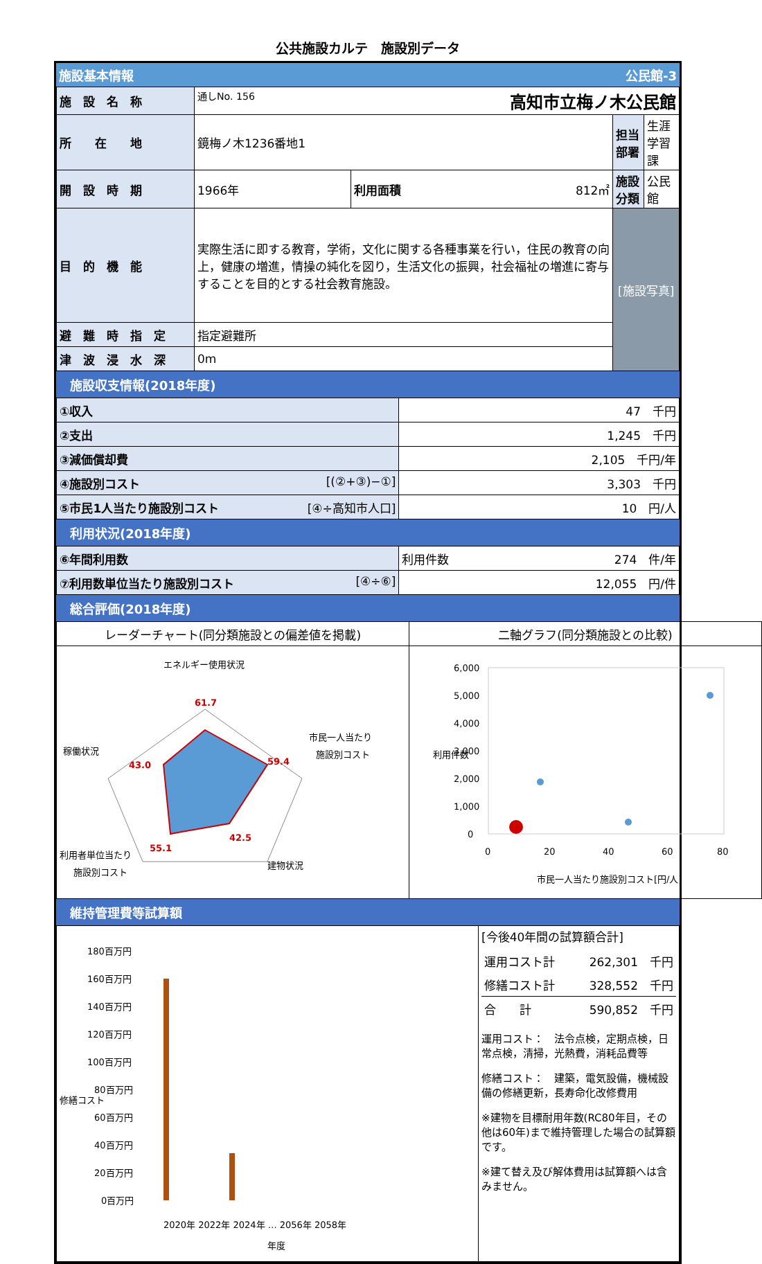公共施設カルテ　施設別データ
施設基本情報 公民館-3
| 施 設 名 称 | 通しNo. 156 高知市立梅ノ木公民館 | | | |
| 所 在 地 | 鏡梅ノ木1236番地1 | | 担当部署 | 生涯学習課 |
| 開 設 時 期 | 1966年 | 利用面積 812㎡ | 施設分類 | 公民館 |
| 目 的 機 能 | 実際生活に即する教育，学術，文化に関する各種事業を行い，住民の教育の向上，健康の増進，情操の純化を図り，生活文化の振興，社会福祉の増進に寄与することを目的とする社会教育施設。 | | [施設写真] | |
| 避 難 時 指 定 | 指定避難所 | | | |
| 津 波 浸 水 深 | 0m | | | |
施設収支情報(2018年度)
| ①収入 | 47 千円 |
| ②支出 | 1,245 千円 |
| ③減価償却費 | 2,105 千円/年 |
| ④施設別コスト [(②+③)−①] | 3,303 千円 |
| ⑤市民1人当たり施設別コスト [④÷高知市人口] | 10 円/人 |
利用状況(2018年度)
| ⑥年間利用数 | 利用件数 274 件/年 |
| ⑦利用数単位当たり施設別コスト [④÷⑥] | 12,055 円/件 |
総合評価(2018年度)
| レーダーチャート(同分類施設との偏差値を掲載) | 二軸グラフ(同分類施設との比較) |
| エネルギー使用状況 稼働状況 市民一人当たり 施設別コスト 建物状況 利用者単位当たり 施設別コスト 61.7 59.4 42.5 55.1 43.0 | 6,000 5,000 4,000 3,000 2,000 1,000 0 0 20 40 60 80 市民一人当たり施設別コスト[円/人] 利用件数 |
維持管理費等試算額
| 180百万円 160百万円 140百万円 120百万円 100百万円 80百万円 60百万円 40百万円 20百万円 0百万円 修繕コスト 2020年 2022年 2024年 … 2056年 2058年 年度 | [今後40年間の試算額合計] / 運用コスト計 / 262,301 千円 / / 修繕コスト計 / 328,552 千円 / / 合 計 / 590,852 千円 / 運用コスト： 法令点検，定期点検，日常点検，清掃，光熱費，消耗品費等 修繕コスト： 建築，電気設備，機械設備の修繕更新，長寿命化改修費用 ※建物を目標耐用年数(RC80年目，その他は60年)まで維持管理した場合の試算額です。 ※建て替え及び解体費用は試算額へは含みません。 |